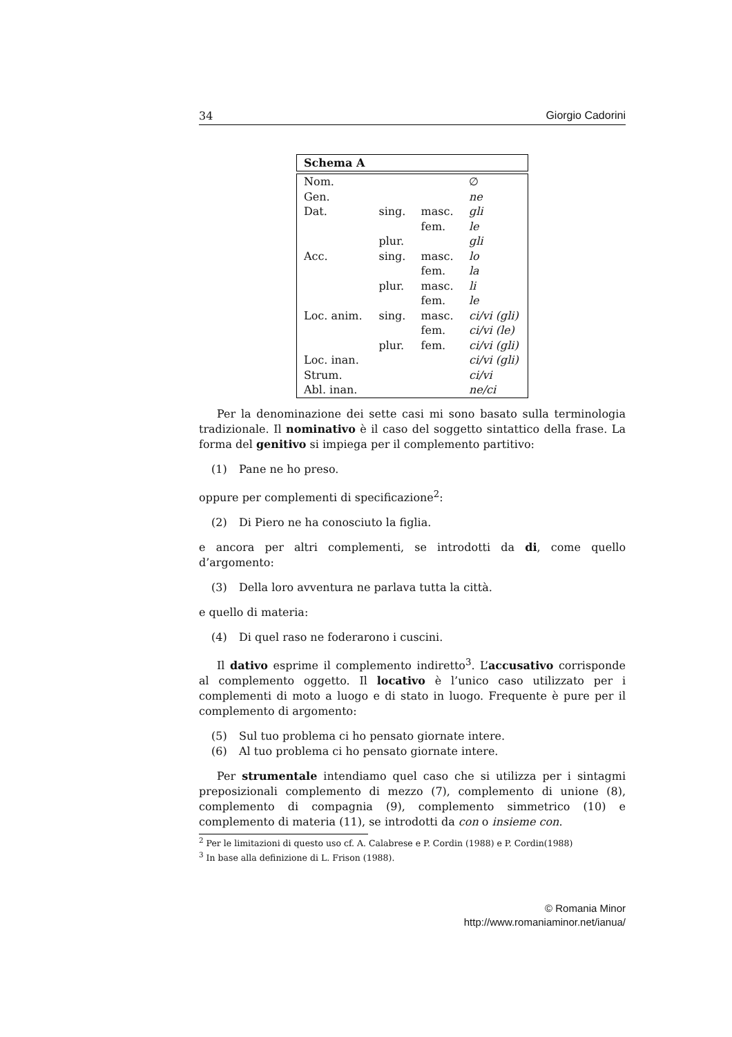34 Giorgio Cadorini
Schema A
| Nom. | | | ∅ |
| Gen. | | | ne |
| Dat. | sing. | masc. | gli |
| | | fem. | le |
| | plur. | | gli |
| Acc. | sing. | masc. | lo |
| | | fem. | la |
| | plur. | masc. | li |
| | | fem. | le |
| Loc. anim. | sing. | masc. | ci/vi (gli) |
| | | fem. | ci/vi (le) |
| | plur. | fem. | ci/vi (gli) |
| Loc. inan. | | | ci/vi (gli) |
| Strum. | | | ci/vi |
| Abl. inan. | | | ne/ci |
Per la denominazione dei sette casi mi sono basato sulla terminologia tradizionale. Il nominativo è il caso del soggetto sintattico della frase. La forma del genitivo si impiega per il complemento partitivo:
(1) Pane ne ho preso.
oppure per complementi di specificazione<sup>2</sup>:
(2) Di Piero ne ha conosciuto la figlia.
e ancora per altri complementi, se introdotti da di, come quello d’argomento:
(3) Della loro avventura ne parlava tutta la città.
e quello di materia:
(4) Di quel raso ne foderarono i cuscini.
Il dativo esprime il complemento indiretto<sup>3</sup>. L’accusativo corrisponde al complemento oggetto. Il locativo è l’unico caso utilizzato per i complementi di moto a luogo e di stato in luogo. Frequente è pure per il complemento di argomento:
(5) Sul tuo problema ci ho pensato giornate intere.
(6) Al tuo problema ci ho pensato giornate intere.
Per strumentale intendiamo quel caso che si utilizza per i sintagmi preposizionali complemento di mezzo (7), complemento di unione (8), complemento di compagnia (9), complemento simmetrico (10) e complemento di materia (11), se introdotti da con o insieme con.
<sup>2</sup> Per le limitazioni di questo uso cf. A. Calabrese e P. Cordin (1988) e P. Cordin(1988)
<sup>3</sup> In base alla definizione di L. Frison (1988).
© Romania Minor
http://www.romaniaminor.net/ianua/